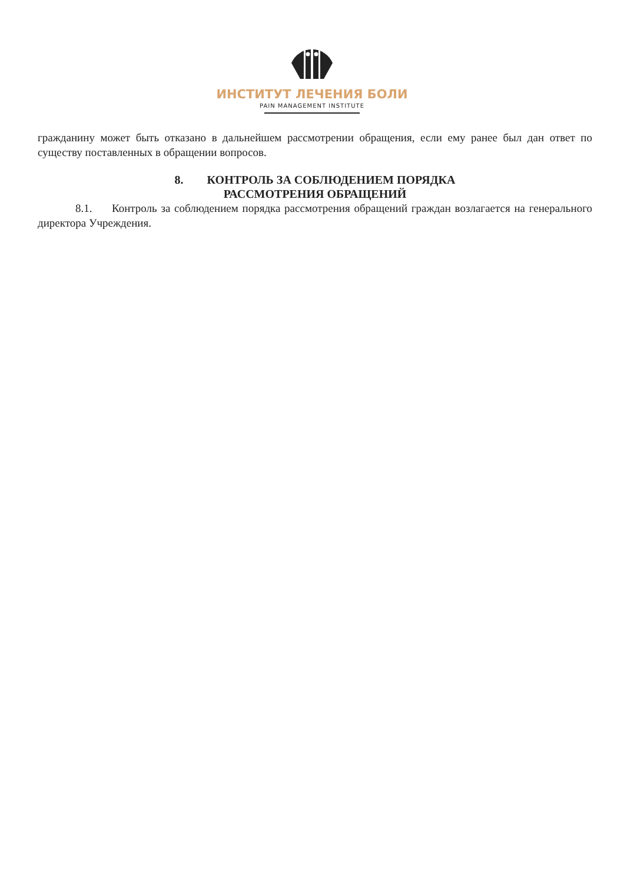ИНСТИТУТ ЛЕЧЕНИЯ БОЛИ
PAIN MANAGEMENT INSTITUTE
гражданину может быть отказано в дальнейшем рассмотрении обращения, если ему ранее был дан ответ по существу поставленных в обращении вопросов.
8. КОНТРОЛЬ ЗА СОБЛЮДЕНИЕМ ПОРЯДКА
РАССМОТРЕНИЯ ОБРАЩЕНИЙ
8.1. Контроль за соблюдением порядка рассмотрения обращений граждан возлагается на генерального директора Учреждения.